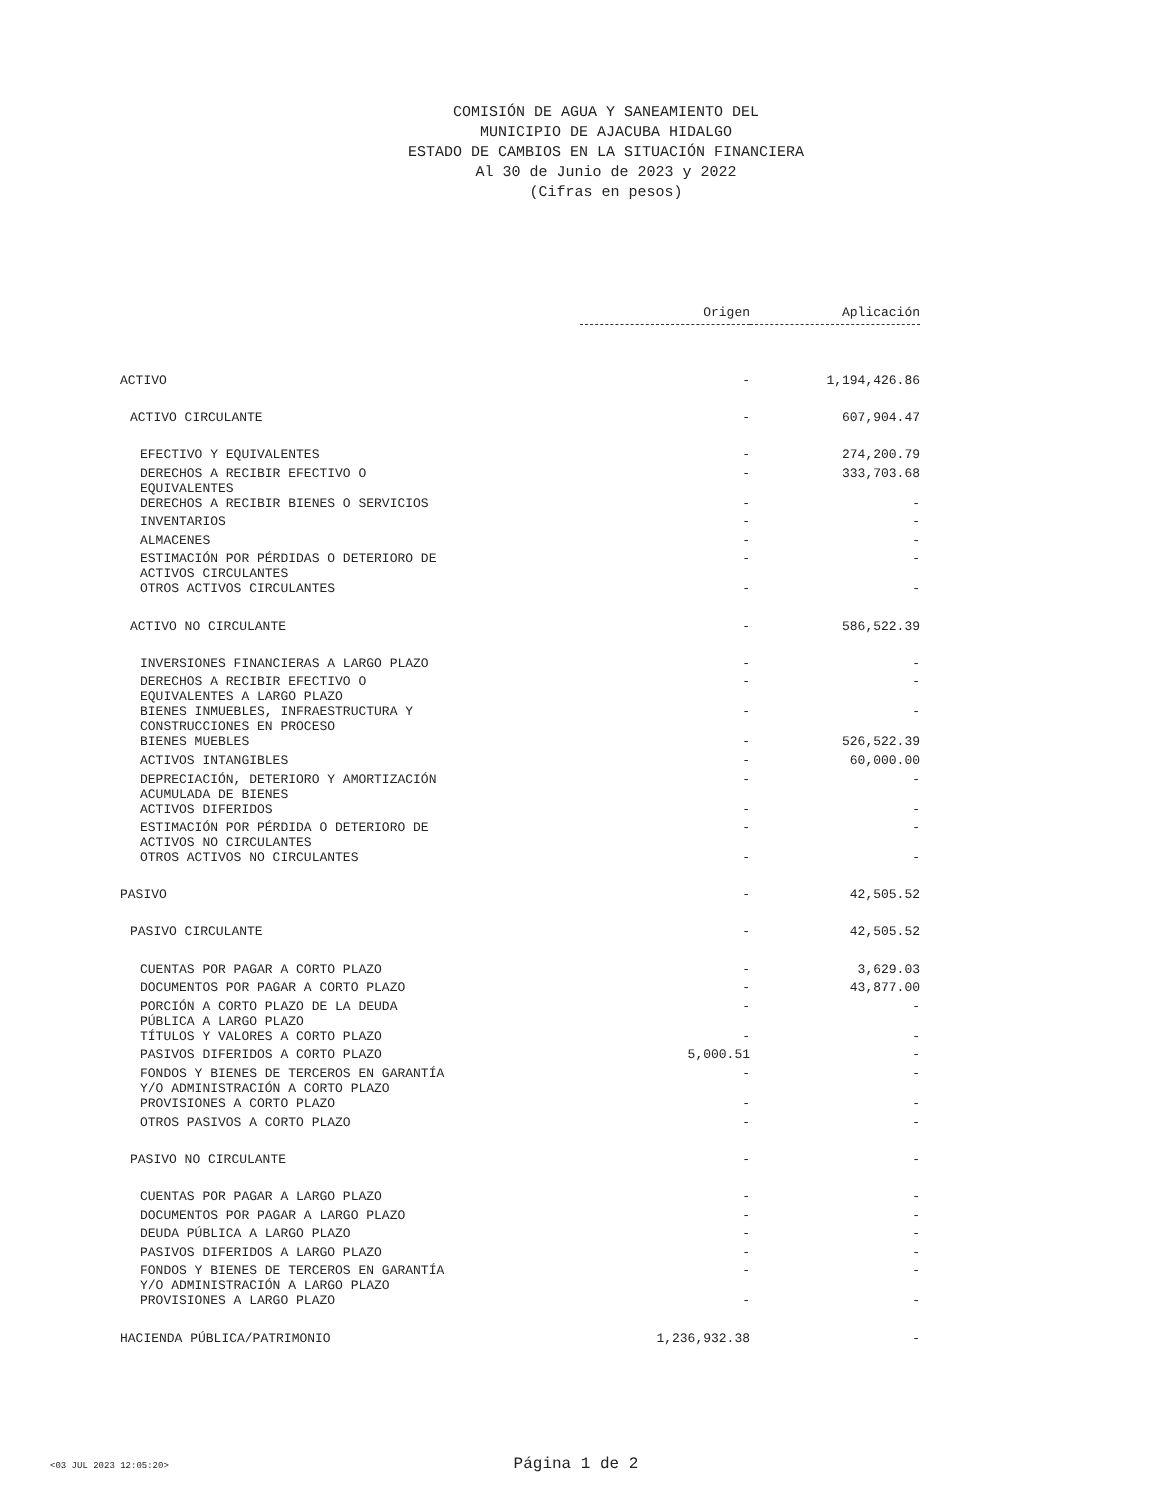COMISIÓN DE AGUA Y SANEAMIENTO DEL
MUNICIPIO DE AJACUBA HIDALGO
ESTADO DE CAMBIOS EN LA SITUACIÓN FINANCIERA
Al 30 de Junio de 2023 y 2022
(Cifras en pesos)
| | Origen | Aplicación |
| ACTIVO | - | 1,194,426.86 |
| ACTIVO CIRCULANTE | - | 607,904.47 |
| EFECTIVO Y EQUIVALENTES | - | 274,200.79 |
| DERECHOS A RECIBIR EFECTIVO O EQUIVALENTES | - | 333,703.68 |
| DERECHOS A RECIBIR BIENES O SERVICIOS | - | - |
| INVENTARIOS | - | - |
| ALMACENES | - | - |
| ESTIMACIÓN POR PÉRDIDAS O DETERIORO DE ACTIVOS CIRCULANTES | - | - |
| OTROS ACTIVOS CIRCULANTES | - | - |
| ACTIVO NO CIRCULANTE | - | 586,522.39 |
| INVERSIONES FINANCIERAS A LARGO PLAZO | - | - |
| DERECHOS A RECIBIR EFECTIVO O EQUIVALENTES A LARGO PLAZO | - | - |
| BIENES INMUEBLES, INFRAESTRUCTURA Y CONSTRUCCIONES EN PROCESO | - | - |
| BIENES MUEBLES | - | 526,522.39 |
| ACTIVOS INTANGIBLES | - | 60,000.00 |
| DEPRECIACIÓN, DETERIORO Y AMORTIZACIÓN ACUMULADA DE BIENES | - | - |
| ACTIVOS DIFERIDOS | - | - |
| ESTIMACIÓN POR PÉRDIDA O DETERIORO DE ACTIVOS NO CIRCULANTES | - | - |
| OTROS ACTIVOS NO CIRCULANTES | - | - |
| PASIVO | - | 42,505.52 |
| PASIVO CIRCULANTE | - | 42,505.52 |
| CUENTAS POR PAGAR A CORTO PLAZO | - | 3,629.03 |
| DOCUMENTOS POR PAGAR A CORTO PLAZO | - | 43,877.00 |
| PORCIÓN A CORTO PLAZO DE LA DEUDA PÚBLICA A LARGO PLAZO | - | - |
| TÍTULOS Y VALORES A CORTO PLAZO | - | - |
| PASIVOS DIFERIDOS A CORTO PLAZO | 5,000.51 | - |
| FONDOS Y BIENES DE TERCEROS EN GARANTÍA Y/O ADMINISTRACIÓN A CORTO PLAZO | - | - |
| PROVISIONES A CORTO PLAZO | - | - |
| OTROS PASIVOS A CORTO PLAZO | - | - |
| PASIVO NO CIRCULANTE | - | - |
| CUENTAS POR PAGAR A LARGO PLAZO | - | - |
| DOCUMENTOS POR PAGAR A LARGO PLAZO | - | - |
| DEUDA PÚBLICA A LARGO PLAZO | - | - |
| PASIVOS DIFERIDOS A LARGO PLAZO | - | - |
| FONDOS Y BIENES DE TERCEROS EN GARANTÍA Y/O ADMINISTRACIÓN A LARGO PLAZO | - | - |
| PROVISIONES A LARGO PLAZO | - | - |
| HACIENDA PÚBLICA/PATRIMONIO | 1,236,932.38 | - |
<03 JUL 2023 12:05:20>
Página 1 de 2